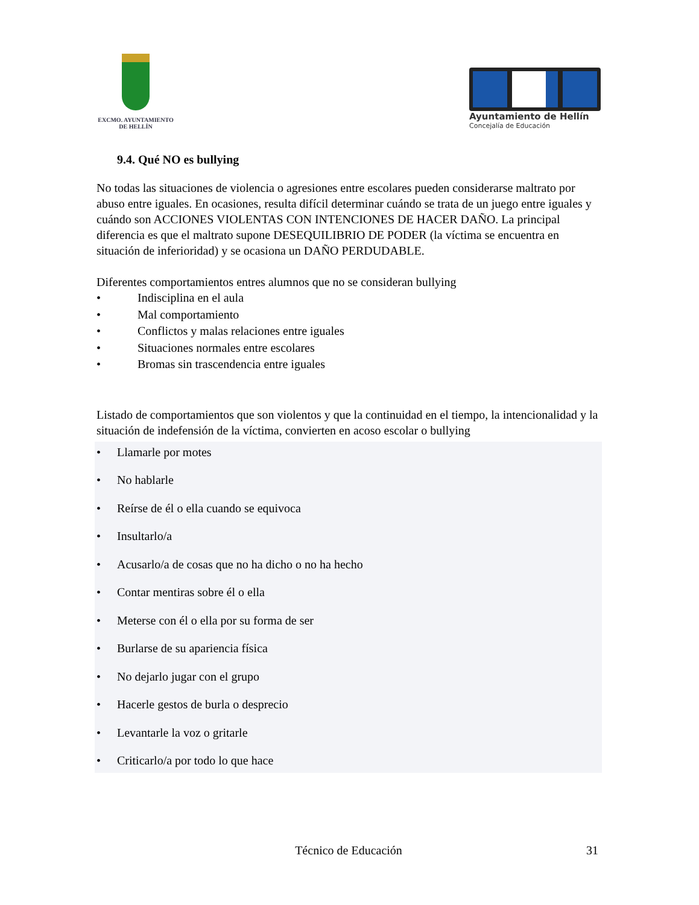EXCMO. AYUNTAMIENTO
DE HELLÍN
Ayuntamiento de Hellín
Concejalía de Educación
9.4. Qué NO es bullying
No todas las situaciones de violencia o agresiones entre escolares pueden considerarse maltrato por abuso entre iguales. En ocasiones, resulta difícil determinar cuándo se trata de un juego entre iguales y cuándo son ACCIONES VIOLENTAS CON INTENCIONES DE HACER DAÑO. La principal diferencia es que el maltrato supone DESEQUILIBRIO DE PODER (la víctima se encuentra en situación de inferioridad) y se ocasiona un DAÑO PERDUDABLE.
Diferentes comportamientos entres alumnos que no se consideran bullying
• Indisciplina en el aula
• Mal comportamiento
• Conflictos y malas relaciones entre iguales
• Situaciones normales entre escolares
• Bromas sin trascendencia entre iguales
Listado de comportamientos que son violentos y que la continuidad en el tiempo, la intencionalidad y la situación de indefensión de la víctima, convierten en acoso escolar o bullying
• Llamarle por motes
• No hablarle
• Reírse de él o ella cuando se equivoca
• Insultarlo/a
• Acusarlo/a de cosas que no ha dicho o no ha hecho
• Contar mentiras sobre él o ella
• Meterse con él o ella por su forma de ser
• Burlarse de su apariencia física
• No dejarlo jugar con el grupo
• Hacerle gestos de burla o desprecio
• Levantarle la voz o gritarle
• Criticarlo/a por todo lo que hace
Técnico de Educación 31